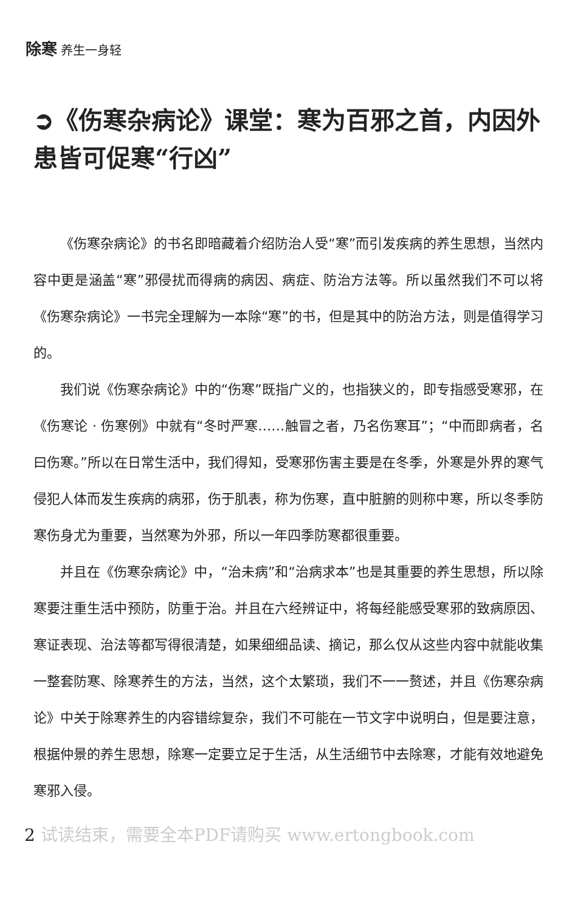除寒 养生一身轻
➲《伤寒杂病论》课堂：寒为百邪之首，内因外患皆可促寒“行凶”
《伤寒杂病论》的书名即暗藏着介绍防治人受“寒”而引发疾病的养生思想，当然内容中更是涵盖“寒”邪侵扰而得病的病因、病症、防治方法等。所以虽然我们不可以将《伤寒杂病论》一书完全理解为一本除“寒”的书，但是其中的防治方法，则是值得学习的。
我们说《伤寒杂病论》中的“伤寒”既指广义的，也指狭义的，即专指感受寒邪，在《伤寒论 · 伤寒例》中就有“冬时严寒……触冒之者，乃名伤寒耳”；“中而即病者，名曰伤寒。”所以在日常生活中，我们得知，受寒邪伤害主要是在冬季，外寒是外界的寒气侵犯人体而发生疾病的病邪，伤于肌表，称为伤寒，直中脏腑的则称中寒，所以冬季防寒伤身尤为重要，当然寒为外邪，所以一年四季防寒都很重要。
并且在《伤寒杂病论》中，“治未病”和“治病求本”也是其重要的养生思想，所以除寒要注重生活中预防，防重于治。并且在六经辨证中，将每经能感受寒邪的致病原因、寒证表现、治法等都写得很清楚，如果细细品读、摘记，那么仅从这些内容中就能收集一整套防寒、除寒养生的方法，当然，这个太繁琐，我们不一一赘述，并且《伤寒杂病论》中关于除寒养生的内容错综复杂，我们不可能在一节文字中说明白，但是要注意，根据仲景的养生思想，除寒一定要立足于生活，从生活细节中去除寒，才能有效地避免寒邪入侵。
2 试读结束，需要全本PDF请购买 www.ertongbook.com